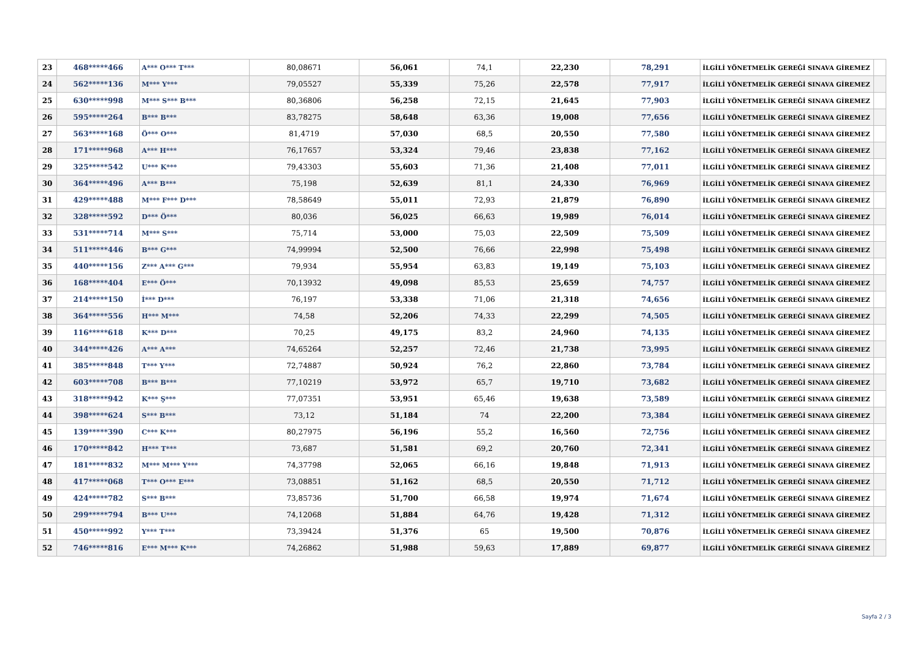| 23 | 468*****466 | A*** O*** T*** | 80,08671 | 56,061 | 74,1 | 22,230 | 78,291 | İLGİLİ YÖNETMELİK GEREĞİ SINAVA GİREMEZ | |
| 24 | 562*****136 | M*** Y*** | 79,05527 | 55,339 | 75,26 | 22,578 | 77,917 | İLGİLİ YÖNETMELİK GEREĞİ SINAVA GİREMEZ | |
| 25 | 630*****998 | M*** S*** B*** | 80,36806 | 56,258 | 72,15 | 21,645 | 77,903 | İLGİLİ YÖNETMELİK GEREĞİ SINAVA GİREMEZ | |
| 26 | 595*****264 | B*** B*** | 83,78275 | 58,648 | 63,36 | 19,008 | 77,656 | İLGİLİ YÖNETMELİK GEREĞİ SINAVA GİREMEZ | |
| 27 | 563*****168 | Ö*** O*** | 81,4719 | 57,030 | 68,5 | 20,550 | 77,580 | İLGİLİ YÖNETMELİK GEREĞİ SINAVA GİREMEZ | |
| 28 | 171*****968 | A*** H*** | 76,17657 | 53,324 | 79,46 | 23,838 | 77,162 | İLGİLİ YÖNETMELİK GEREĞİ SINAVA GİREMEZ | |
| 29 | 325*****542 | U*** K*** | 79,43303 | 55,603 | 71,36 | 21,408 | 77,011 | İLGİLİ YÖNETMELİK GEREĞİ SINAVA GİREMEZ | |
| 30 | 364*****496 | A*** B*** | 75,198 | 52,639 | 81,1 | 24,330 | 76,969 | İLGİLİ YÖNETMELİK GEREĞİ SINAVA GİREMEZ | |
| 31 | 429*****488 | M*** F*** D*** | 78,58649 | 55,011 | 72,93 | 21,879 | 76,890 | İLGİLİ YÖNETMELİK GEREĞİ SINAVA GİREMEZ | |
| 32 | 328*****592 | D*** Ö*** | 80,036 | 56,025 | 66,63 | 19,989 | 76,014 | İLGİLİ YÖNETMELİK GEREĞİ SINAVA GİREMEZ | |
| 33 | 531*****714 | M*** S*** | 75,714 | 53,000 | 75,03 | 22,509 | 75,509 | İLGİLİ YÖNETMELİK GEREĞİ SINAVA GİREMEZ | |
| 34 | 511*****446 | B*** G*** | 74,99994 | 52,500 | 76,66 | 22,998 | 75,498 | İLGİLİ YÖNETMELİK GEREĞİ SINAVA GİREMEZ | |
| 35 | 440*****156 | Z*** A*** G*** | 79,934 | 55,954 | 63,83 | 19,149 | 75,103 | İLGİLİ YÖNETMELİK GEREĞİ SINAVA GİREMEZ | |
| 36 | 168*****404 | E*** Ö*** | 70,13932 | 49,098 | 85,53 | 25,659 | 74,757 | İLGİLİ YÖNETMELİK GEREĞİ SINAVA GİREMEZ | |
| 37 | 214*****150 | İ*** D*** | 76,197 | 53,338 | 71,06 | 21,318 | 74,656 | İLGİLİ YÖNETMELİK GEREĞİ SINAVA GİREMEZ | |
| 38 | 364*****556 | H*** M*** | 74,58 | 52,206 | 74,33 | 22,299 | 74,505 | İLGİLİ YÖNETMELİK GEREĞİ SINAVA GİREMEZ | |
| 39 | 116*****618 | K*** D*** | 70,25 | 49,175 | 83,2 | 24,960 | 74,135 | İLGİLİ YÖNETMELİK GEREĞİ SINAVA GİREMEZ | |
| 40 | 344*****426 | A*** A*** | 74,65264 | 52,257 | 72,46 | 21,738 | 73,995 | İLGİLİ YÖNETMELİK GEREĞİ SINAVA GİREMEZ | |
| 41 | 385*****848 | T*** Y*** | 72,74887 | 50,924 | 76,2 | 22,860 | 73,784 | İLGİLİ YÖNETMELİK GEREĞİ SINAVA GİREMEZ | |
| 42 | 603*****708 | B*** B*** | 77,10219 | 53,972 | 65,7 | 19,710 | 73,682 | İLGİLİ YÖNETMELİK GEREĞİ SINAVA GİREMEZ | |
| 43 | 318*****942 | K*** Ş*** | 77,07351 | 53,951 | 65,46 | 19,638 | 73,589 | İLGİLİ YÖNETMELİK GEREĞİ SINAVA GİREMEZ | |
| 44 | 398*****624 | S*** B*** | 73,12 | 51,184 | 74 | 22,200 | 73,384 | İLGİLİ YÖNETMELİK GEREĞİ SINAVA GİREMEZ | |
| 45 | 139*****390 | C*** K*** | 80,27975 | 56,196 | 55,2 | 16,560 | 72,756 | İLGİLİ YÖNETMELİK GEREĞİ SINAVA GİREMEZ | |
| 46 | 170*****842 | H*** T*** | 73,687 | 51,581 | 69,2 | 20,760 | 72,341 | İLGİLİ YÖNETMELİK GEREĞİ SINAVA GİREMEZ | |
| 47 | 181*****832 | M*** M*** Y*** | 74,37798 | 52,065 | 66,16 | 19,848 | 71,913 | İLGİLİ YÖNETMELİK GEREĞİ SINAVA GİREMEZ | |
| 48 | 417*****068 | T*** O*** E*** | 73,08851 | 51,162 | 68,5 | 20,550 | 71,712 | İLGİLİ YÖNETMELİK GEREĞİ SINAVA GİREMEZ | |
| 49 | 424*****782 | S*** B*** | 73,85736 | 51,700 | 66,58 | 19,974 | 71,674 | İLGİLİ YÖNETMELİK GEREĞİ SINAVA GİREMEZ | |
| 50 | 299*****794 | B*** U*** | 74,12068 | 51,884 | 64,76 | 19,428 | 71,312 | İLGİLİ YÖNETMELİK GEREĞİ SINAVA GİREMEZ | |
| 51 | 450*****992 | Y*** T*** | 73,39424 | 51,376 | 65 | 19,500 | 70,876 | İLGİLİ YÖNETMELİK GEREĞİ SINAVA GİREMEZ | |
| 52 | 746*****816 | E*** M*** K*** | 74,26862 | 51,988 | 59,63 | 17,889 | 69,877 | İLGİLİ YÖNETMELİK GEREĞİ SINAVA GİREMEZ | |
Sayfa 2 / 3